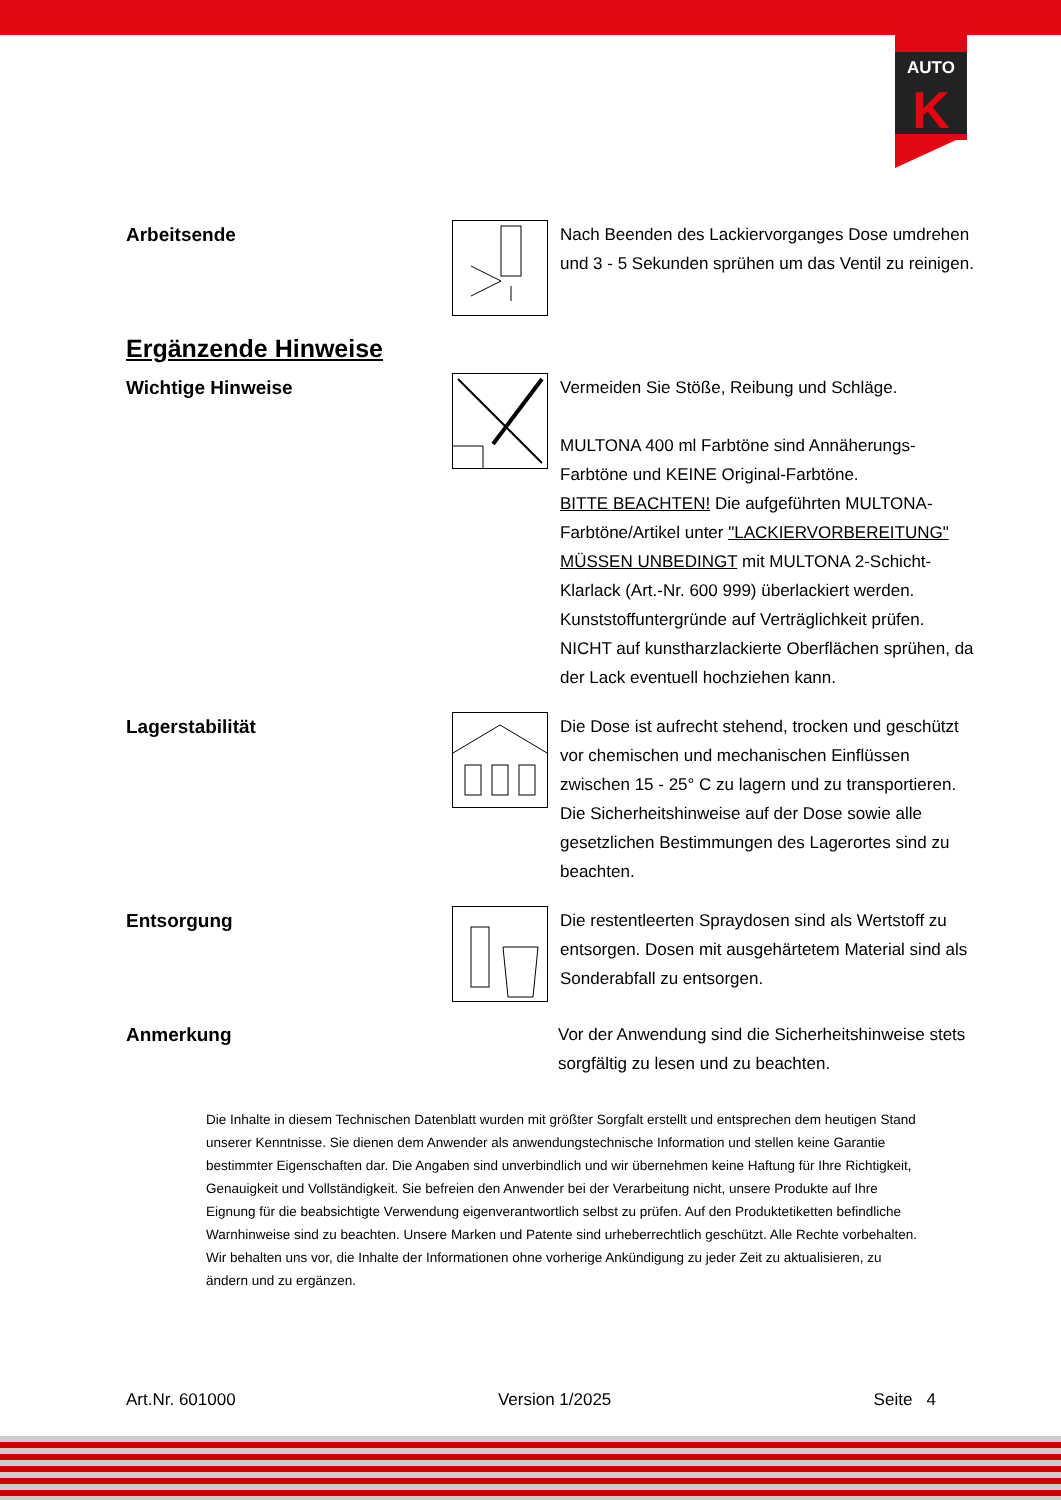AUTO
K
Arbeitsende
Nach Beenden des Lackiervorganges Dose umdrehen und 3 - 5 Sekunden sprühen um das Ventil zu reinigen.
Ergänzende Hinweise
Wichtige Hinweise
Vermeiden Sie Stöße, Reibung und Schläge.
MULTONA 400 ml Farbtöne sind Annäherungs-Farbtöne und KEINE Original-Farbtöne.
BITTE BEACHTEN! Die aufgeführten MULTONA-Farbtöne/Artikel unter "LACKIERVORBEREITUNG" MÜSSEN UNBEDINGT mit MULTONA 2-Schicht-Klarlack (Art.-Nr. 600 999) überlackiert werden. Kunststoffuntergründe auf Verträglichkeit prüfen. NICHT auf kunstharzlackierte Oberflächen sprühen, da der Lack eventuell hochziehen kann.
Lagerstabilität
Die Dose ist aufrecht stehend, trocken und geschützt vor chemischen und mechanischen Einflüssen zwischen 15 - 25° C zu lagern und zu transportieren. Die Sicherheitshinweise auf der Dose sowie alle gesetzlichen Bestimmungen des Lagerortes sind zu beachten.
Entsorgung
Die restentleerten Spraydosen sind als Wertstoff zu entsorgen. Dosen mit ausgehärtetem Material sind als Sonderabfall zu entsorgen.
Anmerkung
Vor der Anwendung sind die Sicherheitshinweise stets sorgfältig zu lesen und zu beachten.
Die Inhalte in diesem Technischen Datenblatt wurden mit größter Sorgfalt erstellt und entsprechen dem heutigen Stand unserer Kenntnisse. Sie dienen dem Anwender als anwendungstechnische Information und stellen keine Garantie bestimmter Eigenschaften dar. Die Angaben sind unverbindlich und wir übernehmen keine Haftung für Ihre Richtigkeit, Genauigkeit und Vollständigkeit. Sie befreien den Anwender bei der Verarbeitung nicht, unsere Produkte auf Ihre Eignung für die beabsichtigte Verwendung eigenverantwortlich selbst zu prüfen. Auf den Produktetiketten befindliche Warnhinweise sind zu beachten. Unsere Marken und Patente sind urheberrechtlich geschützt. Alle Rechte vorbehalten. Wir behalten uns vor, die Inhalte der Informationen ohne vorherige Ankündigung zu jeder Zeit zu aktualisieren, zu ändern und zu ergänzen.
Art.Nr. 601000 Version 1/2025 Seite 4